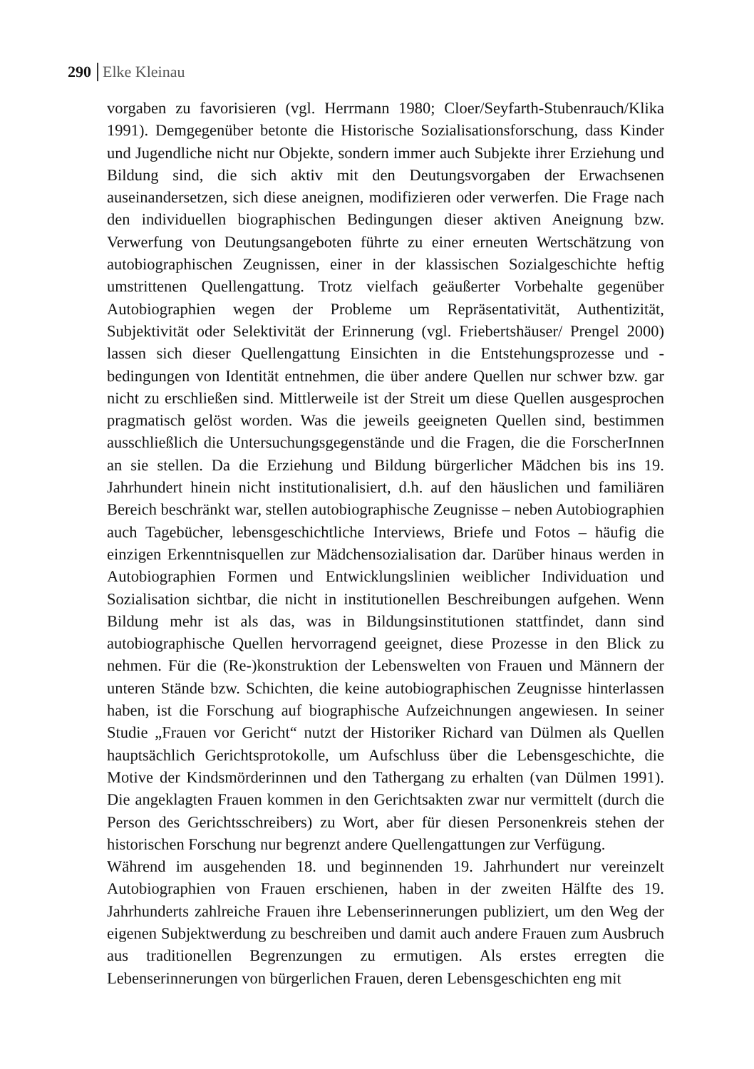290 Elke Kleinau
vorgaben zu favorisieren (vgl. Herrmann 1980; Cloer/Seyfarth-Stubenrauch/Klika 1991). Demgegenüber betonte die Historische Sozialisationsforschung, dass Kinder und Jugendliche nicht nur Objekte, sondern immer auch Subjekte ihrer Erziehung und Bildung sind, die sich aktiv mit den Deutungsvorgaben der Erwachsenen auseinandersetzen, sich diese aneignen, modifizieren oder verwerfen. Die Frage nach den individuellen biographischen Bedingungen dieser aktiven Aneignung bzw. Verwerfung von Deutungsangeboten führte zu einer erneuten Wertschätzung von autobiographischen Zeugnissen, einer in der klassischen Sozialgeschichte heftig umstrittenen Quellengattung. Trotz vielfach geäußerter Vorbehalte gegenüber Autobiographien wegen der Probleme um Repräsentativität, Authentizität, Subjektivität oder Selektivität der Erinnerung (vgl. Friebertshäuser/ Prengel 2000) lassen sich dieser Quellengattung Einsichten in die Entstehungsprozesse und -bedingungen von Identität entnehmen, die über andere Quellen nur schwer bzw. gar nicht zu erschließen sind. Mittlerweile ist der Streit um diese Quellen ausgesprochen pragmatisch gelöst worden. Was die jeweils geeigneten Quellen sind, bestimmen ausschließlich die Untersuchungsgegenstände und die Fragen, die die ForscherInnen an sie stellen. Da die Erziehung und Bildung bürgerlicher Mädchen bis ins 19. Jahrhundert hinein nicht institutionalisiert, d.h. auf den häuslichen und familiären Bereich beschränkt war, stellen autobiographische Zeugnisse – neben Autobiographien auch Tagebücher, lebensgeschichtliche Interviews, Briefe und Fotos – häufig die einzigen Erkenntnisquellen zur Mädchensozialisation dar. Darüber hinaus werden in Autobiographien Formen und Entwicklungslinien weiblicher Individuation und Sozialisation sichtbar, die nicht in institutionellen Beschreibungen aufgehen. Wenn Bildung mehr ist als das, was in Bildungsinstitutionen stattfindet, dann sind autobiographische Quellen hervorragend geeignet, diese Prozesse in den Blick zu nehmen. Für die (Re-)konstruktion der Lebenswelten von Frauen und Männern der unteren Stände bzw. Schichten, die keine autobiographischen Zeugnisse hinterlassen haben, ist die Forschung auf biographische Aufzeichnungen angewiesen. In seiner Studie „Frauen vor Gericht“ nutzt der Historiker Richard van Dülmen als Quellen hauptsächlich Gerichtsprotokolle, um Aufschluss über die Lebensgeschichte, die Motive der Kindsmörderinnen und den Tathergang zu erhalten (van Dülmen 1991). Die angeklagten Frauen kommen in den Gerichtsakten zwar nur vermittelt (durch die Person des Gerichtsschreibers) zu Wort, aber für diesen Personenkreis stehen der historischen Forschung nur begrenzt andere Quellengattungen zur Verfügung.
Während im ausgehenden 18. und beginnenden 19. Jahrhundert nur vereinzelt Autobiographien von Frauen erschienen, haben in der zweiten Hälfte des 19. Jahrhunderts zahlreiche Frauen ihre Lebenserinnerungen publiziert, um den Weg der eigenen Subjektwerdung zu beschreiben und damit auch andere Frauen zum Ausbruch aus traditionellen Begrenzungen zu ermutigen. Als erstes erregten die Lebenserinnerungen von bürgerlichen Frauen, deren Lebensgeschichten eng mit